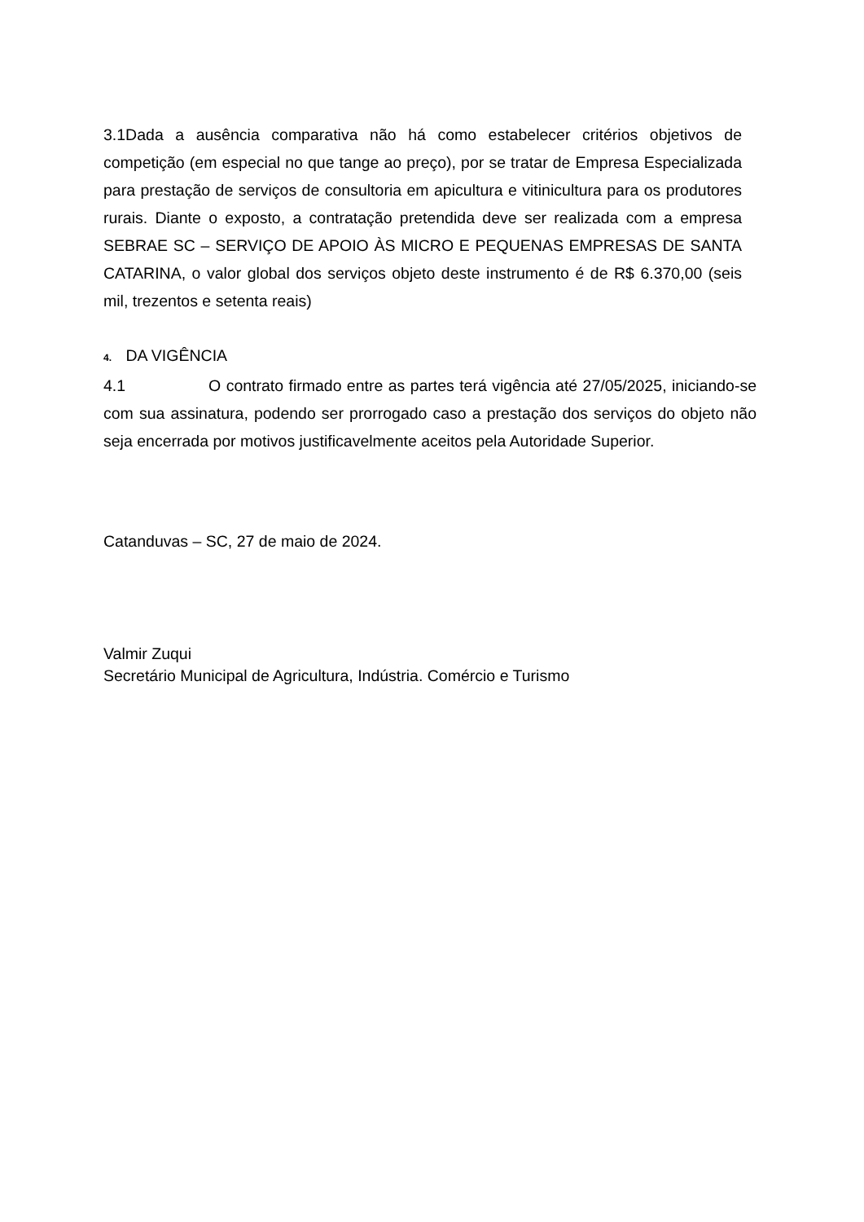3.1Dada a ausência comparativa não há como estabelecer critérios objetivos de competição (em especial no que tange ao preço), por se tratar de Empresa Especializada para prestação de serviços de consultoria em apicultura e vitinicultura para os produtores rurais. Diante o exposto, a contratação pretendida deve ser realizada com a empresa SEBRAE SC – SERVIÇO DE APOIO ÀS MICRO E PEQUENAS EMPRESAS DE SANTA CATARINA, o valor global dos serviços objeto deste instrumento é de R$ 6.370,00 (seis mil, trezentos e setenta reais)
4. DA VIGÊNCIA
4.1 O contrato firmado entre as partes terá vigência até 27/05/2025, iniciando-se com sua assinatura, podendo ser prorrogado caso a prestação dos serviços do objeto não seja encerrada por motivos justificavelmente aceitos pela Autoridade Superior.
Catanduvas – SC, 27 de maio de 2024.
Valmir Zuqui
Secretário Municipal de Agricultura, Indústria. Comércio e Turismo